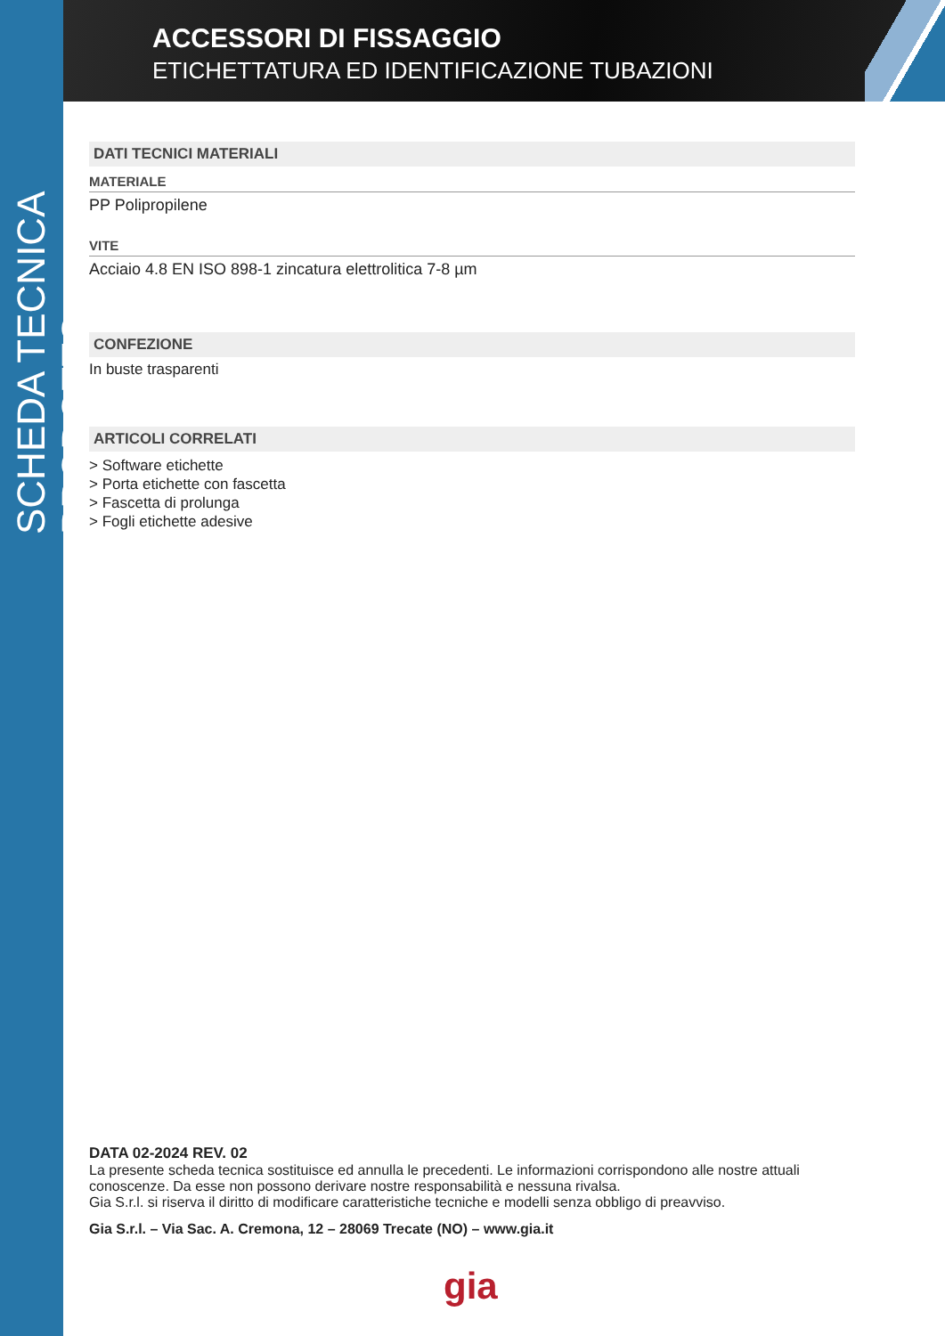SCHEDA TECNICA PRODOTTO
ACCESSORI DI FISSAGGIO
ETICHETTATURA ED IDENTIFICAZIONE TUBAZIONI
DATI TECNICI MATERIALI
MATERIALE
PP Polipropilene
VITE
Acciaio 4.8 EN ISO 898-1 zincatura elettrolitica 7-8 µm
CONFEZIONE
In buste trasparenti
ARTICOLI CORRELATI
> Software etichette
> Porta etichette con fascetta
> Fascetta di prolunga
> Fogli etichette adesive
DATA 02-2024 REV. 02
La presente scheda tecnica sostituisce ed annulla le precedenti. Le informazioni corrispondono alle nostre attuali conoscenze. Da esse non possono derivare nostre responsabilità e nessuna rivalsa.
Gia S.r.l. si riserva il diritto di modificare caratteristiche tecniche e modelli senza obbligo di preavviso.
Gia S.r.l. – Via Sac. A. Cremona, 12 – 28069 Trecate (NO) – www.gia.it
gia